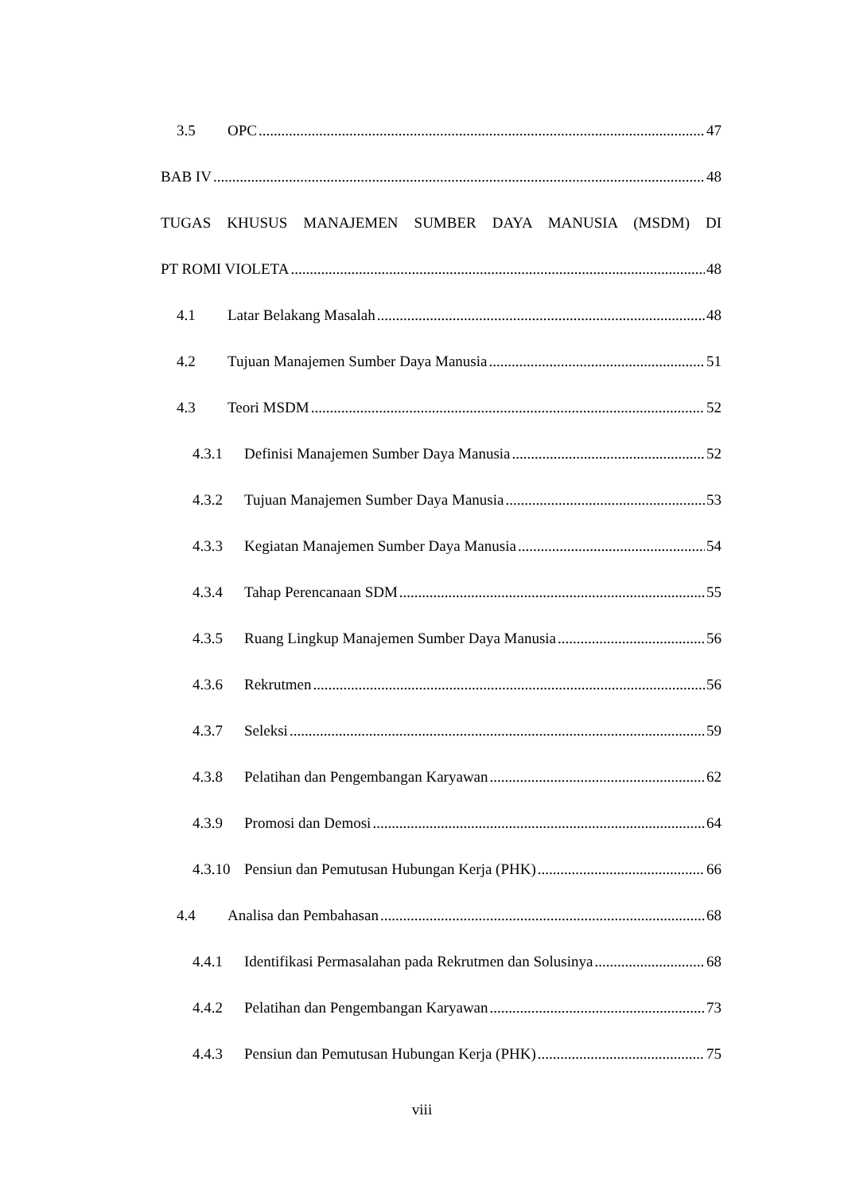3.5 OPC 47
BAB IV 48
TUGAS KHUSUS MANAJEMEN SUMBER DAYA MANUSIA (MSDM) DI
PT ROMI VIOLETA 48
4.1 Latar Belakang Masalah 48
4.2 Tujuan Manajemen Sumber Daya Manusia 51
4.3 Teori MSDM 52
4.3.1 Definisi Manajemen Sumber Daya Manusia 52
4.3.2 Tujuan Manajemen Sumber Daya Manusia 53
4.3.3 Kegiatan Manajemen Sumber Daya Manusia 54
4.3.4 Tahap Perencanaan SDM 55
4.3.5 Ruang Lingkup Manajemen Sumber Daya Manusia 56
4.3.6 Rekrutmen 56
4.3.7 Seleksi 59
4.3.8 Pelatihan dan Pengembangan Karyawan 62
4.3.9 Promosi dan Demosi 64
4.3.10 Pensiun dan Pemutusan Hubungan Kerja (PHK) 66
4.4 Analisa dan Pembahasan 68
4.4.1 Identifikasi Permasalahan pada Rekrutmen dan Solusinya 68
4.4.2 Pelatihan dan Pengembangan Karyawan 73
4.4.3 Pensiun dan Pemutusan Hubungan Kerja (PHK) 75
viii